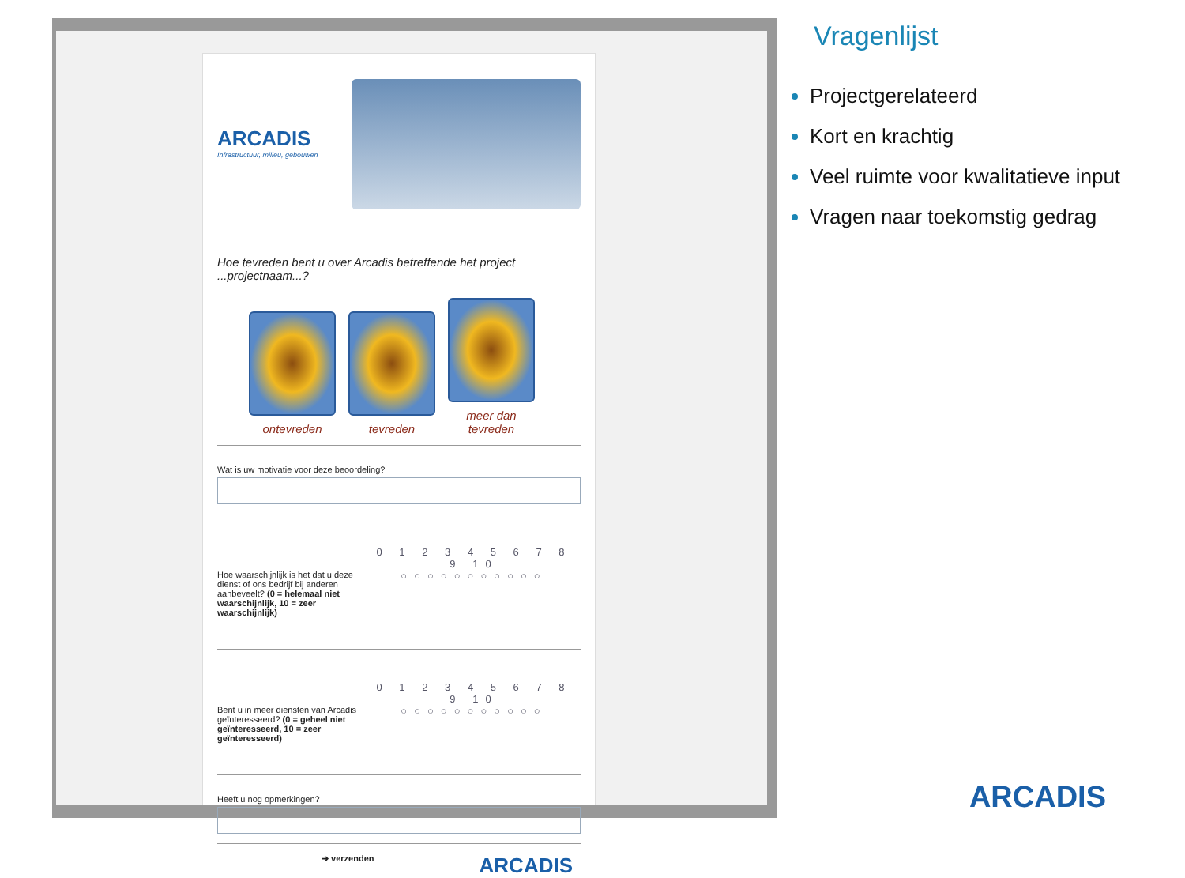ARCADIS
Infrastructuur, milieu, gebouwen
Hoe tevreden bent u over Arcadis betreffende het project ...projectnaam...?
ontevreden tevreden
meer dan tevreden
Wat is uw motivatie voor deze beoordeling?
Hoe waarschijnlijk is het dat u deze dienst of ons bedrijf bij anderen aanbeveelt? (0 = helemaal niet waarschijnlijk, 10 = zeer waarschijnlijk)
0 1 2 3 4 5 6 7 8 9 10
○○○○○○○○○○○
Bent u in meer diensten van Arcadis geïnteresseerd? (0 = geheel niet geïnteresseerd, 10 = zeer geïnteresseerd)
0 1 2 3 4 5 6 7 8 9 10
○○○○○○○○○○○
Heeft u nog opmerkingen?
➔ verzenden ARCADIS
Vragenlijst
Projectgerelateerd
Kort en krachtig
Veel ruimte voor kwalitatieve input
Vragen naar toekomstig gedrag
ARCADIS